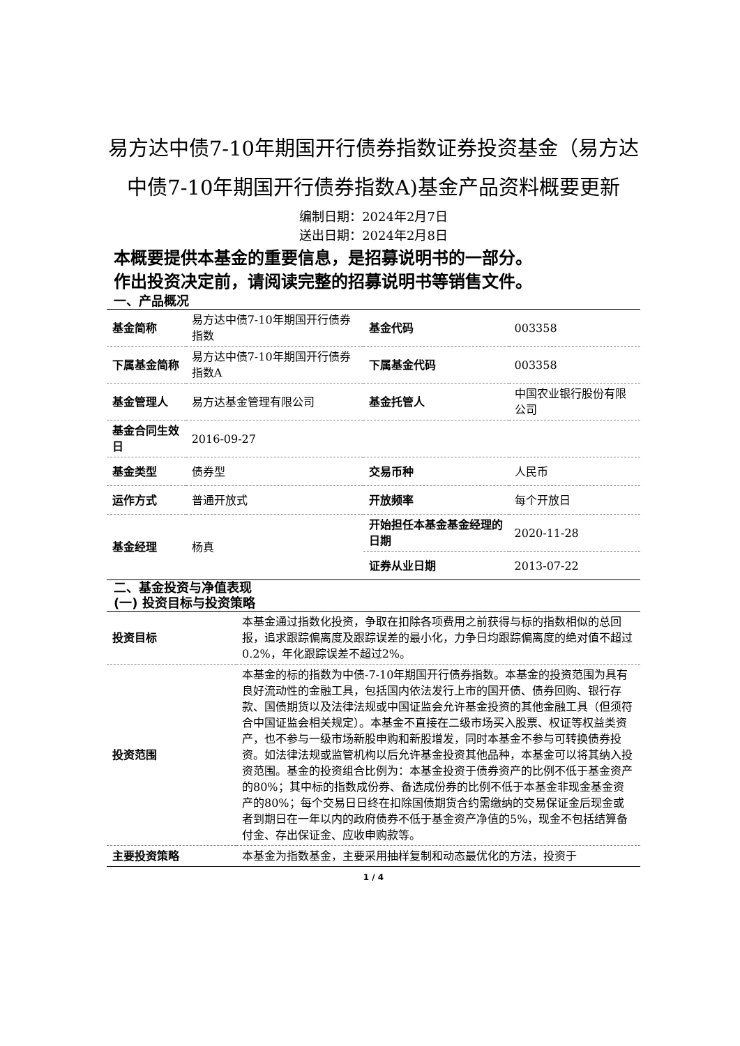易方达中债7-10年期国开行债券指数证券投资基金（易方达中债7-10年期国开行债券指数A)基金产品资料概要更新
编制日期：2024年2月7日
送出日期：2024年2月8日
本概要提供本基金的重要信息，是招募说明书的一部分。
作出投资决定前，请阅读完整的招募说明书等销售文件。
一、产品概况
| 基金简称 | 易方达中债7-10年期国开行债券指数 | 基金代码 | 003358 |
| 下属基金简称 | 易方达中债7-10年期国开行债券指数A | 下属基金代码 | 003358 |
| 基金管理人 | 易方达基金管理有限公司 | 基金托管人 | 中国农业银行股份有限公司 |
| 基金合同生效日 | 2016-09-27 | | |
| 基金类型 | 债券型 | 交易币种 | 人民币 |
| 运作方式 | 普通开放式 | 开放频率 | 每个开放日 |
| 基金经理 | 杨真 | 开始担任本基金基金经理的日期 | 2020-11-28 |
| | | 证券从业日期 | 2013-07-22 |
二、基金投资与净值表现
(一) 投资目标与投资策略
| 投资目标 | 本基金通过指数化投资，争取在扣除各项费用之前获得与标的指数相似的总回报，追求跟踪偏离度及跟踪误差的最小化，力争日均跟踪偏离度的绝对值不超过0.2%，年化跟踪误差不超过2%。 |
| 投资范围 | 本基金的标的指数为中债-7-10年期国开行债券指数。本基金的投资范围为具有良好流动性的金融工具，包括国内依法发行上市的国开债、债券回购、银行存款、国债期货以及法律法规或中国证监会允许基金投资的其他金融工具（但须符合中国证监会相关规定）。本基金不直接在二级市场买入股票、权证等权益类资产，也不参与一级市场新股申购和新股增发，同时本基金不参与可转换债券投资。如法律法规或监管机构以后允许基金投资其他品种，本基金可以将其纳入投资范围。基金的投资组合比例为：本基金投资于债券资产的比例不低于基金资产的80%；其中标的指数成份券、备选成份券的比例不低于本基金非现金基金资产的80%；每个交易日日终在扣除国债期货合约需缴纳的交易保证金后现金或者到期日在一年以内的政府债券不低于基金资产净值的5%，现金不包括结算备付金、存出保证金、应收申购款等。 |
| 主要投资策略 | 本基金为指数基金，主要采用抽样复制和动态最优化的方法，投资于 |
1 / 4